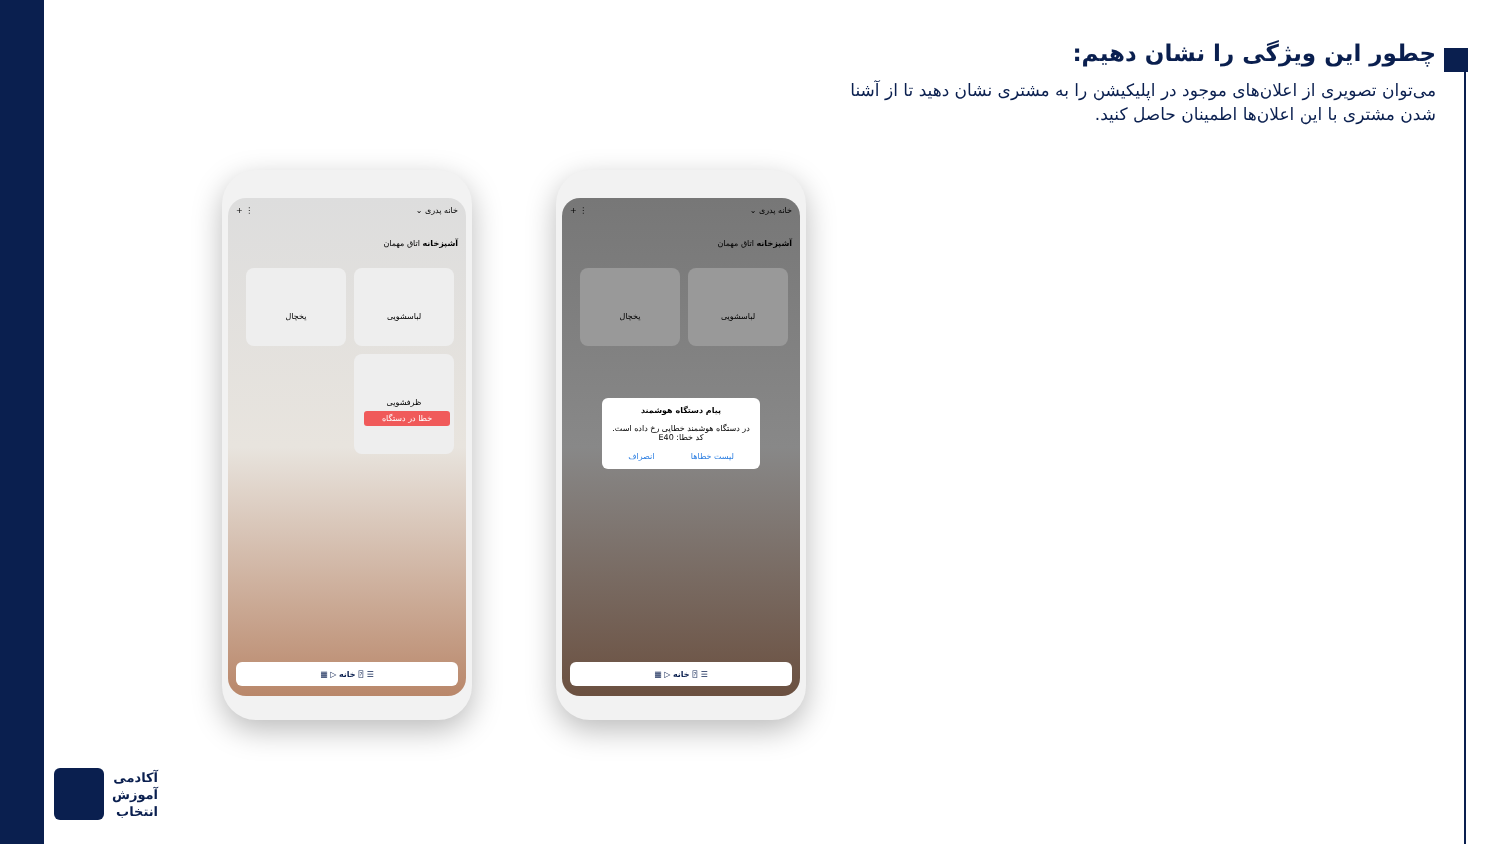چطور این ویژگی را نشان دهیم:
می‌توان تصویری از اعلان‌های موجود در اپلیکیشن را به مشتری نشان دهید تا از آشنا شدن مشتری با این اعلان‌ها اطمینان حاصل کنید.
خانه پدری ⌄ ⋮ +
آشپزخانه اتاق مهمان
لباسشویی یخچال
ظرفشویی
خطا در دستگاه
☰ ⍰ خانه ▷ ▦
خانه پدری ⌄ ⋮ +
آشپزخانه اتاق مهمان
لباسشویی یخچال
پیام دستگاه هوشمند
در دستگاه هوشمند خطایی رخ داده است.
کد خطا: E40
لیست خطاها انصراف
☰ ⍰ خانه ▷ ▦
آکادمی
آموزش
انتخاب